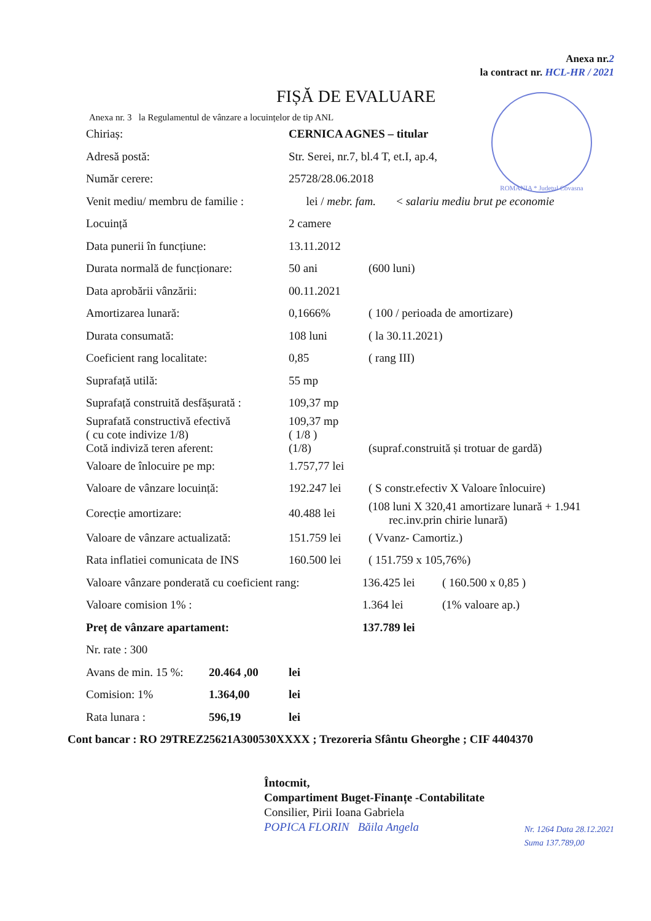ROMANIA * Județul Covasna
Anexa nr.2
la contract nr. HCL-HR / 2021
FIȘĂ DE EVALUARE
Anexa nr. 3 la Regulamentul de vânzare a locuințelor de tip ANL
Chiriaș: CERNICA AGNES – titular
Adresă postă:
Str. Serei, nr.7, bl.4 T, et.I, ap.4,
Număr cerere: 25728/28.06.2018
Venit mediu/ membru de familie :
lei / mebr. fam. < salariu mediu brut pe economie
Locuință 2 camere
Data punerii în funcțiune: 13.11.2012
Durata normală de funcționare:
50 ani (600 luni)
Data aprobării vânzării: 00.11.2021
Amortizarea lunară: 0,1666%
( 100 / perioada de amortizare)
Durata consumată: 108 luni ( la 30.11.2021)
Coeficient rang localitate: 0,85 ( rang III)
Suprafață utilă: 55 mp
Suprafață construită desfășurată :
109,37 mp
Suprafată constructivă efectivă
( cu cote indivize 1/8)
Cotă indiviză teren aferent:
109,37 mp
( 1/8 )
(1/8)
(supraf.construită și trotuar de gardă)
Valoare de înlocuire pe mp: 1.757,77 lei
Valoare de vânzare locuință: 192.247 lei
( S constr.efectiv X Valoare înlocuire)
Corecție amortizare: 40.488 lei
(108 luni X 320,41 amortizare lunară + 1.941
rec.inv.prin chirie lunară)
Valoare de vânzare actualizată:
151.759 lei ( Vvanz- Camortiz.)
Rata inflatiei comunicata de INS
160.500 lei ( 151.759 x 105,76%)
Valoare vânzare ponderată cu coeficient rang:
136.425 lei ( 160.500 x 0,85 )
Valoare comision 1% : 1.364 lei (1% valoare ap.)
Preț de vânzare apartament: 137.789 lei
Nr. rate : 300
Avans de min. 15 %:
20.464 ,00 lei
Comision: 1% 1.364,00 lei
Rata lunara : 596,19 lei
Cont bancar : RO 29TREZ25621A300530XXXX ; Trezoreria Sfântu Gheorghe ; CIF 4404370
Întocmit,
Compartiment Buget-Finanțe -Contabilitate
Consilier, Pirii Ioana Gabriela
POPICA FLORIN Băila Angela
Nr. 1264 Data 28.12.2021
Suma 137.789,00